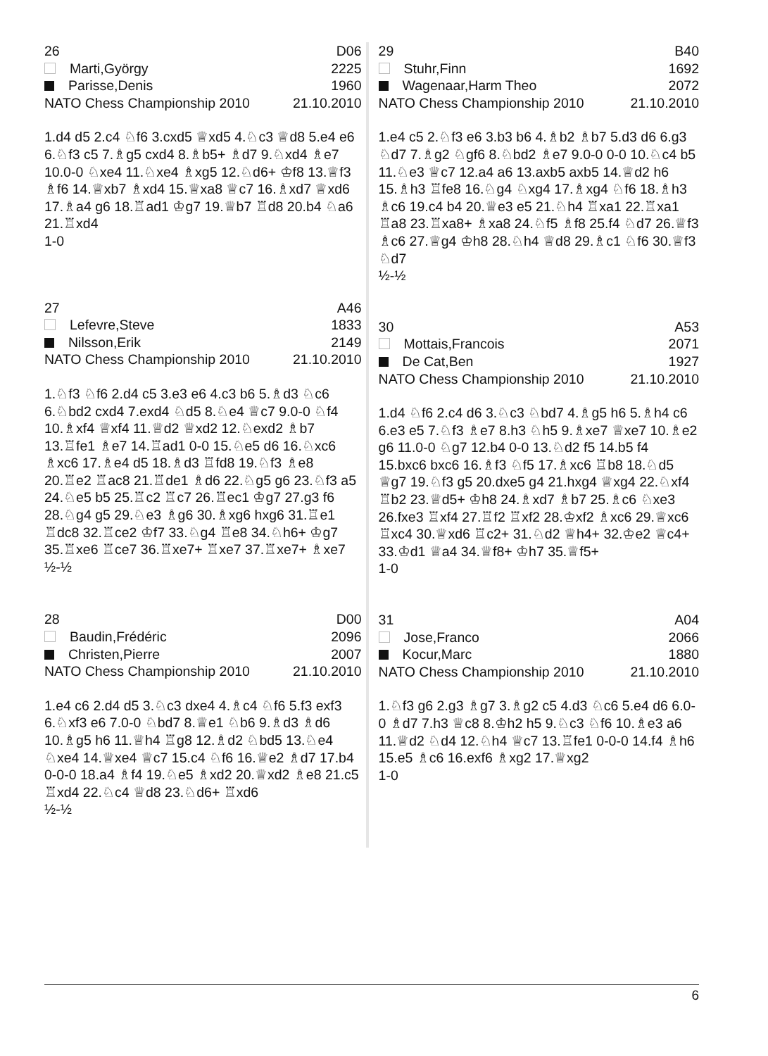26 D06
Marti,György 2225
Parisse,Denis 1960
NATO Chess Championship 2010 21.10.2010
1.d4 d5 2.c4 ♘f6 3.cxd5 ♕xd5 4.♘c3 ♕d8 5.e4 e6 6.♘f3 c5 7.♗g5 cxd4 8.♗b5+ ♗d7 9.♘xd4 ♗e7 10.0-0 ♘xe4 11.♘xe4 ♗xg5 12.♘d6+ ♔f8 13.♕f3 ♗f6 14.♕xb7 ♗xd4 15.♕xa8 ♕c7 16.♗xd7 ♕xd6 17.♗a4 g6 18.♖ad1 ♔g7 19.♕b7 ♖d8 20.b4 ♘a6 21.♖xd4
1-0
27 A46
Lefevre,Steve 1833
Nilsson,Erik 2149
NATO Chess Championship 2010 21.10.2010
1.♘f3 ♘f6 2.d4 c5 3.e3 e6 4.c3 b6 5.♗d3 ♘c6 6.♘bd2 cxd4 7.exd4 ♘d5 8.♘e4 ♕c7 9.0-0 ♘f4 10.♗xf4 ♕xf4 11.♕d2 ♕xd2 12.♘exd2 ♗b7 13.♖fe1 ♗e7 14.♖ad1 0-0 15.♘e5 d6 16.♘xc6 ♗xc6 17.♗e4 d5 18.♗d3 ♖fd8 19.♘f3 ♗e8 20.♖e2 ♖ac8 21.♖de1 ♗d6 22.♘g5 g6 23.♘f3 a5 24.♘e5 b5 25.♖c2 ♖c7 26.♖ec1 ♔g7 27.g3 f6 28.♘g4 g5 29.♘e3 ♗g6 30.♗xg6 hxg6 31.♖e1 ♖dc8 32.♖ce2 ♔f7 33.♘g4 ♖e8 34.♘h6+ ♔g7 35.♖xe6 ♖ce7 36.♖xe7+ ♖xe7 37.♖xe7+ ♗xe7
½-½
28 D00
Baudin,Frédéric 2096
Christen,Pierre 2007
NATO Chess Championship 2010 21.10.2010
1.e4 c6 2.d4 d5 3.♘c3 dxe4 4.♗c4 ♘f6 5.f3 exf3 6.♘xf3 e6 7.0-0 ♘bd7 8.♕e1 ♘b6 9.♗d3 ♗d6 10.♗g5 h6 11.♕h4 ♖g8 12.♗d2 ♘bd5 13.♘e4 ♘xe4 14.♕xe4 ♕c7 15.c4 ♘f6 16.♕e2 ♗d7 17.b4 0-0-0 18.a4 ♗f4 19.♘e5 ♗xd2 20.♕xd2 ♗e8 21.c5 ♖xd4 22.♘c4 ♕d8 23.♘d6+ ♖xd6
½-½
29 B40
Stuhr,Finn 1692
Wagenaar,Harm Theo 2072
NATO Chess Championship 2010 21.10.2010
1.e4 c5 2.♘f3 e6 3.b3 b6 4.♗b2 ♗b7 5.d3 d6 6.g3 ♘d7 7.♗g2 ♘gf6 8.♘bd2 ♗e7 9.0-0 0-0 10.♘c4 b5 11.♘e3 ♕c7 12.a4 a6 13.axb5 axb5 14.♕d2 h6 15.♗h3 ♖fe8 16.♘g4 ♘xg4 17.♗xg4 ♘f6 18.♗h3 ♗c6 19.c4 b4 20.♕e3 e5 21.♘h4 ♖xa1 22.♖xa1 ♖a8 23.♖xa8+ ♗xa8 24.♘f5 ♗f8 25.f4 ♘d7 26.♕f3 ♗c6 27.♕g4 ♔h8 28.♘h4 ♕d8 29.♗c1 ♘f6 30.♕f3 ♘d7
½-½
30 A53
Mottais,Francois 2071
De Cat,Ben 1927
NATO Chess Championship 2010 21.10.2010
1.d4 ♘f6 2.c4 d6 3.♘c3 ♘bd7 4.♗g5 h6 5.♗h4 c6 6.e3 e5 7.♘f3 ♗e7 8.h3 ♘h5 9.♗xe7 ♕xe7 10.♗e2 g6 11.0-0 ♘g7 12.b4 0-0 13.♘d2 f5 14.b5 f4 15.bxc6 bxc6 16.♗f3 ♘f5 17.♗xc6 ♖b8 18.♘d5 ♕g7 19.♘f3 g5 20.dxe5 g4 21.hxg4 ♕xg4 22.♘xf4 ♖b2 23.♕d5+ ♔h8 24.♗xd7 ♗b7 25.♗c6 ♘xe3 26.fxe3 ♖xf4 27.♖f2 ♖xf2 28.♔xf2 ♗xc6 29.♕xc6 ♖xc4 30.♕xd6 ♖c2+ 31.♘d2 ♕h4+ 32.♔e2 ♕c4+ 33.♔d1 ♕a4 34.♕f8+ ♔h7 35.♕f5+
1-0
31 A04
Jose,Franco 2066
Kocur,Marc 1880
NATO Chess Championship 2010 21.10.2010
1.♘f3 g6 2.g3 ♗g7 3.♗g2 c5 4.d3 ♘c6 5.e4 d6 6.0-0 ♗d7 7.h3 ♕c8 8.♔h2 h5 9.♘c3 ♘f6 10.♗e3 a6 11.♕d2 ♘d4 12.♘h4 ♕c7 13.♖fe1 0-0-0 14.f4 ♗h6 15.e5 ♗c6 16.exf6 ♗xg2 17.♕xg2
1-0
6